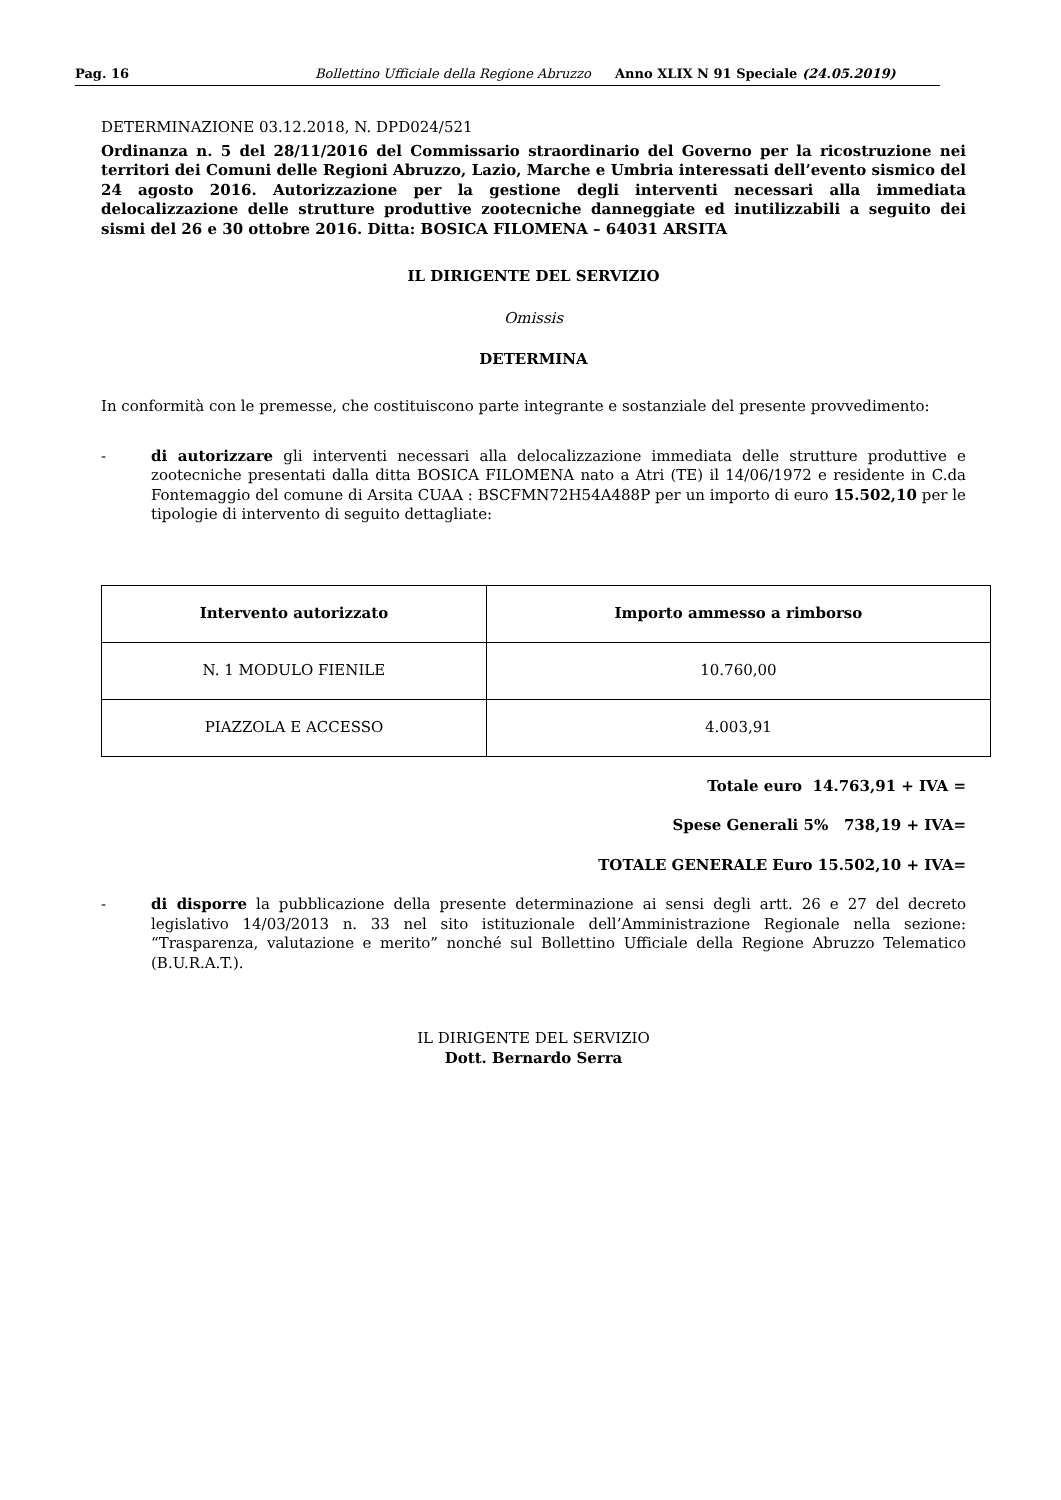Pag. 16 Bollettino Ufficiale della Regione Abruzzo Anno XLIX N 91 Speciale (24.05.2019)
DETERMINAZIONE 03.12.2018, N. DPD024/521
Ordinanza n. 5 del 28/11/2016 del Commissario straordinario del Governo per la ricostruzione nei territori dei Comuni delle Regioni Abruzzo, Lazio, Marche e Umbria interessati dell’evento sismico del 24 agosto 2016. Autorizzazione per la gestione degli interventi necessari alla immediata delocalizzazione delle strutture produttive zootecniche danneggiate ed inutilizzabili a seguito dei sismi del 26 e 30 ottobre 2016. Ditta: BOSICA FILOMENA – 64031 ARSITA
IL DIRIGENTE DEL SERVIZIO
Omissis
DETERMINA
In conformità con le premesse, che costituiscono parte integrante e sostanziale del presente provvedimento:
- di autorizzare gli interventi necessari alla delocalizzazione immediata delle strutture produttive e zootecniche presentati dalla ditta BOSICA FILOMENA nato a Atri (TE) il 14/06/1972 e residente in C.da Fontemaggio del comune di Arsita CUAA : BSCFMN72H54A488P per un importo di euro 15.502,10 per le tipologie di intervento di seguito dettagliate:
| Intervento autorizzato | Importo ammesso a rimborso |
| --- | --- |
| N. 1 MODULO FIENILE | 10.760,00 |
| PIAZZOLA E ACCESSO | 4.003,91 |
Totale euro 14.763,91 + IVA =
Spese Generali 5% 738,19 + IVA=
TOTALE GENERALE Euro 15.502,10 + IVA=
- di disporre la pubblicazione della presente determinazione ai sensi degli artt. 26 e 27 del decreto legislativo 14/03/2013 n. 33 nel sito istituzionale dell’Amministrazione Regionale nella sezione: “Trasparenza, valutazione e merito” nonché sul Bollettino Ufficiale della Regione Abruzzo Telematico (B.U.R.A.T.).
IL DIRIGENTE DEL SERVIZIO
Dott. Bernardo Serra